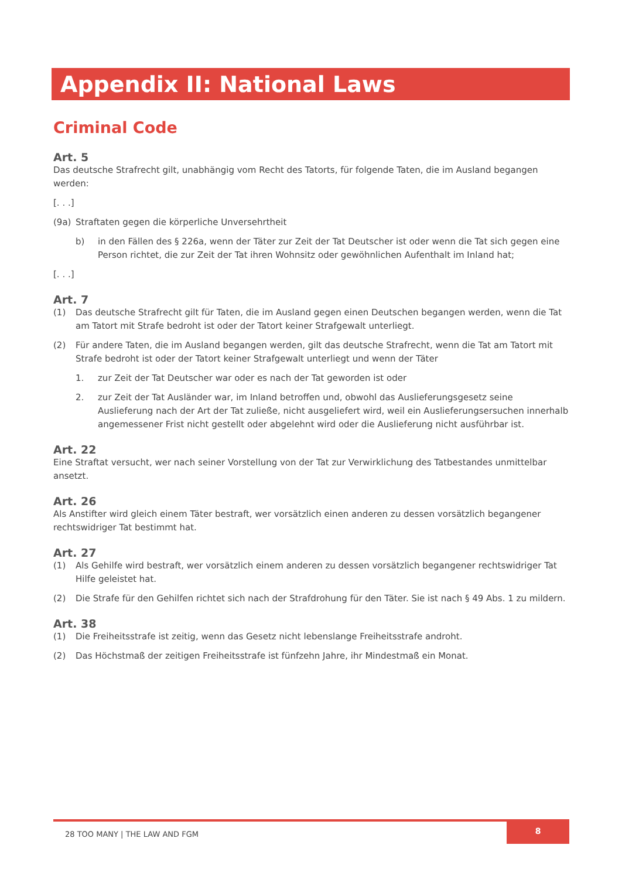Appendix II: National Laws
Criminal Code
Art. 5
Das deutsche Strafrecht gilt, unabhängig vom Recht des Tatorts, für folgende Taten, die im Ausland begangen werden:
[. . .]
(9a) Straftaten gegen die körperliche Unversehrtheit
b) in den Fällen des § 226a, wenn der Täter zur Zeit der Tat Deutscher ist oder wenn die Tat sich gegen eine Person richtet, die zur Zeit der Tat ihren Wohnsitz oder gewöhnlichen Aufenthalt im Inland hat;
[. . .]
Art. 7
(1) Das deutsche Strafrecht gilt für Taten, die im Ausland gegen einen Deutschen begangen werden, wenn die Tat am Tatort mit Strafe bedroht ist oder der Tatort keiner Strafgewalt unterliegt.
(2) Für andere Taten, die im Ausland begangen werden, gilt das deutsche Strafrecht, wenn die Tat am Tatort mit Strafe bedroht ist oder der Tatort keiner Strafgewalt unterliegt und wenn der Täter
1. zur Zeit der Tat Deutscher war oder es nach der Tat geworden ist oder
2. zur Zeit der Tat Ausländer war, im Inland betroffen und, obwohl das Auslieferungsgesetz seine Auslieferung nach der Art der Tat zuließe, nicht ausgeliefert wird, weil ein Auslieferungsersuchen innerhalb angemessener Frist nicht gestellt oder abgelehnt wird oder die Auslieferung nicht ausführbar ist.
Art. 22
Eine Straftat versucht, wer nach seiner Vorstellung von der Tat zur Verwirklichung des Tatbestandes unmittelbar ansetzt.
Art. 26
Als Anstifter wird gleich einem Täter bestraft, wer vorsätzlich einen anderen zu dessen vorsätzlich begangener rechtswidriger Tat bestimmt hat.
Art. 27
(1) Als Gehilfe wird bestraft, wer vorsätzlich einem anderen zu dessen vorsätzlich begangener rechtswidriger Tat Hilfe geleistet hat.
(2) Die Strafe für den Gehilfen richtet sich nach der Strafdrohung für den Täter. Sie ist nach § 49 Abs. 1 zu mildern.
Art. 38
(1) Die Freiheitsstrafe ist zeitig, wenn das Gesetz nicht lebenslange Freiheitsstrafe androht.
(2) Das Höchstmaß der zeitigen Freiheitsstrafe ist fünfzehn Jahre, ihr Mindestmaß ein Monat.
28 TOO MANY | THE LAW AND FGM
8